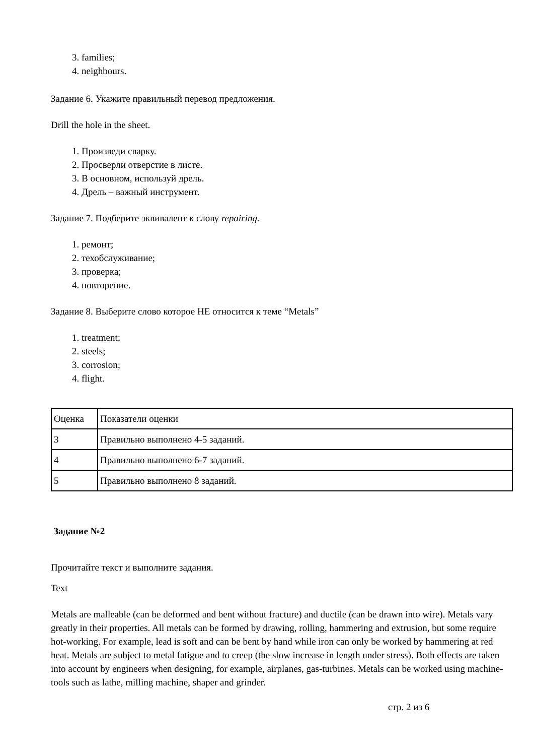3. families;
4. neighbours.
Задание 6. Укажите правильный перевод предложения.
Drill the hole in the sheet.
1. Произведи сварку.
2. Просверли отверстие в листе.
3. В основном, используй дрель.
4. Дрель – важный инструмент.
Задание 7. Подберите эквивалент к слову repairing.
1. ремонт;
2. техобслуживание;
3. проверка;
4. повторение.
Задание 8. Выберите слово которое НЕ относится к теме “Metals”
1. treatment;
2. steels;
3. corrosion;
4. flight.
| Оценка | Показатели оценки |
| 3 | Правильно выполнено 4-5 заданий. |
| 4 | Правильно выполнено 6-7 заданий. |
| 5 | Правильно выполнено 8 заданий. |
Задание №2
Прочитайте текст и выполните задания.
Text
Metals are malleable (can be deformed and bent without fracture) and ductile (can be drawn into wire). Metals vary greatly in their properties. All metals can be formed by drawing, rolling, hammering and extrusion, but some require hot-working. For example, lead is soft and can be bent by hand while iron can only be worked by hammering at red heat. Metals are subject to metal fatigue and to creep (the slow increase in length under stress). Both effects are taken into account by engineers when designing, for example, airplanes, gas-turbines. Metals can be worked using machine-tools such as lathe, milling machine, shaper and grinder.
стр. 2 из 6